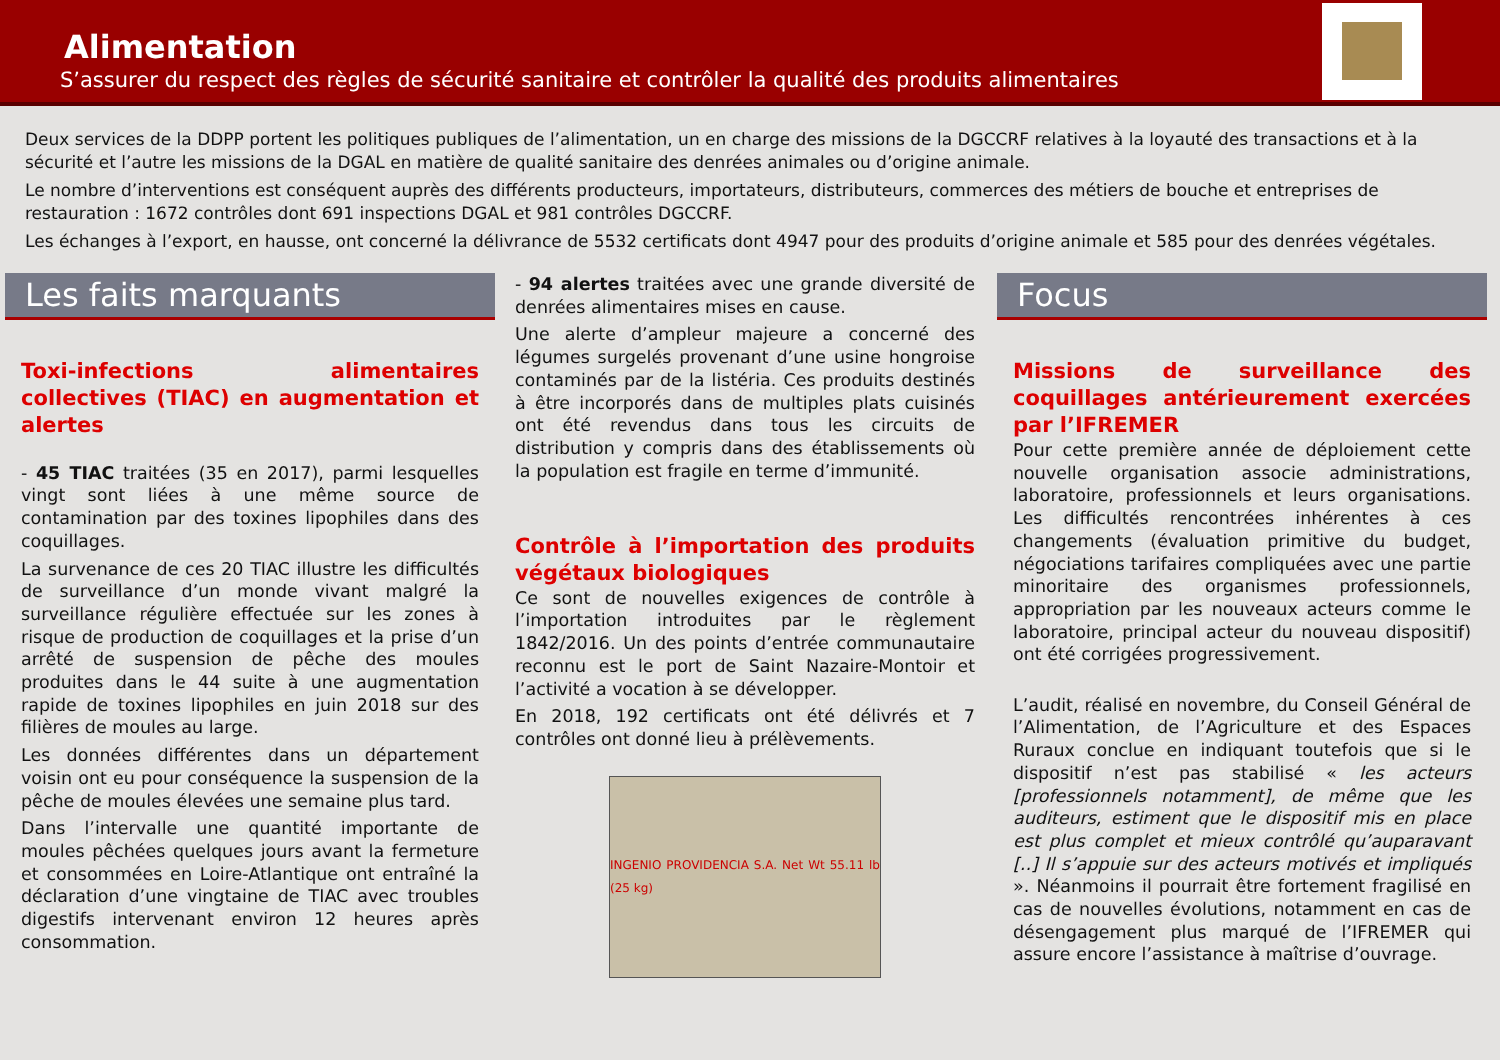Alimentation
S’assurer du respect des règles de sécurité sanitaire et contrôler la qualité des produits alimentaires
Deux services de la DDPP portent les politiques publiques de l’alimentation, un en charge des missions de la DGCCRF relatives à la loyauté des transactions et à la sécurité et l’autre les missions de la DGAL en matière de qualité sanitaire des denrées animales ou d’origine animale.
Le nombre d’interventions est conséquent auprès des différents producteurs, importateurs, distributeurs, commerces des métiers de bouche et entreprises de restauration : 1672 contrôles dont 691 inspections DGAL et 981 contrôles DGCCRF.
Les échanges à l’export, en hausse, ont concerné la délivrance de 5532 certificats dont 4947 pour des produits d’origine animale et 585 pour des denrées végétales.
Les faits marquants
Toxi-infections alimentaires collectives (TIAC) en augmentation et alertes
- 45 TIAC traitées (35 en 2017), parmi lesquelles vingt sont liées à une même source de contamination par des toxines lipophiles dans des coquillages.
La survenance de ces 20 TIAC illustre les difficultés de surveillance d’un monde vivant malgré la surveillance régulière effectuée sur les zones à risque de production de coquillages et la prise d’un arrêté de suspension de pêche des moules produites dans le 44 suite à une augmentation rapide de toxines lipophiles en juin 2018 sur des filières de moules au large.
Les données différentes dans un département voisin ont eu pour conséquence la suspension de la pêche de moules élevées une semaine plus tard.
Dans l’intervalle une quantité importante de moules pêchées quelques jours avant la fermeture et consommées en Loire-Atlantique ont entraîné la déclaration d’une vingtaine de TIAC avec troubles digestifs intervenant environ 12 heures après consommation.
- 94 alertes traitées avec une grande diversité de denrées alimentaires mises en cause.
Une alerte d’ampleur majeure a concerné des légumes surgelés provenant d’une usine hongroise contaminés par de la listéria. Ces produits destinés à être incorporés dans de multiples plats cuisinés ont été revendus dans tous les circuits de distribution y compris dans des établissements où la population est fragile en terme d’immunité.
Contrôle à l’importation des produits végétaux biologiques
Ce sont de nouvelles exigences de contrôle à l’importation introduites par le règlement 1842/2016. Un des points d’entrée communautaire reconnu est le port de Saint Nazaire-Montoir et l’activité a vocation à se développer.
En 2018, 192 certificats ont été délivrés et 7 contrôles ont donné lieu à prélèvements.
INGENIO PROVIDENCIA S.A. Net Wt 55.11 lb (25 kg)
Focus
Missions de surveillance des coquillages antérieurement exercées par l’IFREMER
Pour cette première année de déploiement cette nouvelle organisation associe administrations, laboratoire, professionnels et leurs organisations. Les difficultés rencontrées inhérentes à ces changements (évaluation primitive du budget, négociations tarifaires compliquées avec une partie minoritaire des organismes professionnels, appropriation par les nouveaux acteurs comme le laboratoire, principal acteur du nouveau dispositif) ont été corrigées progressivement.
L’audit, réalisé en novembre, du Conseil Général de l’Alimentation, de l’Agriculture et des Espaces Ruraux conclue en indiquant toutefois que si le dispositif n’est pas stabilisé « les acteurs [professionnels notamment], de même que les auditeurs, estiment que le dispositif mis en place est plus complet et mieux contrôlé qu’auparavant [..] Il s’appuie sur des acteurs motivés et impliqués ». Néanmoins il pourrait être fortement fragilisé en cas de nouvelles évolutions, notamment en cas de désengagement plus marqué de l’IFREMER qui assure encore l’assistance à maîtrise d’ouvrage.